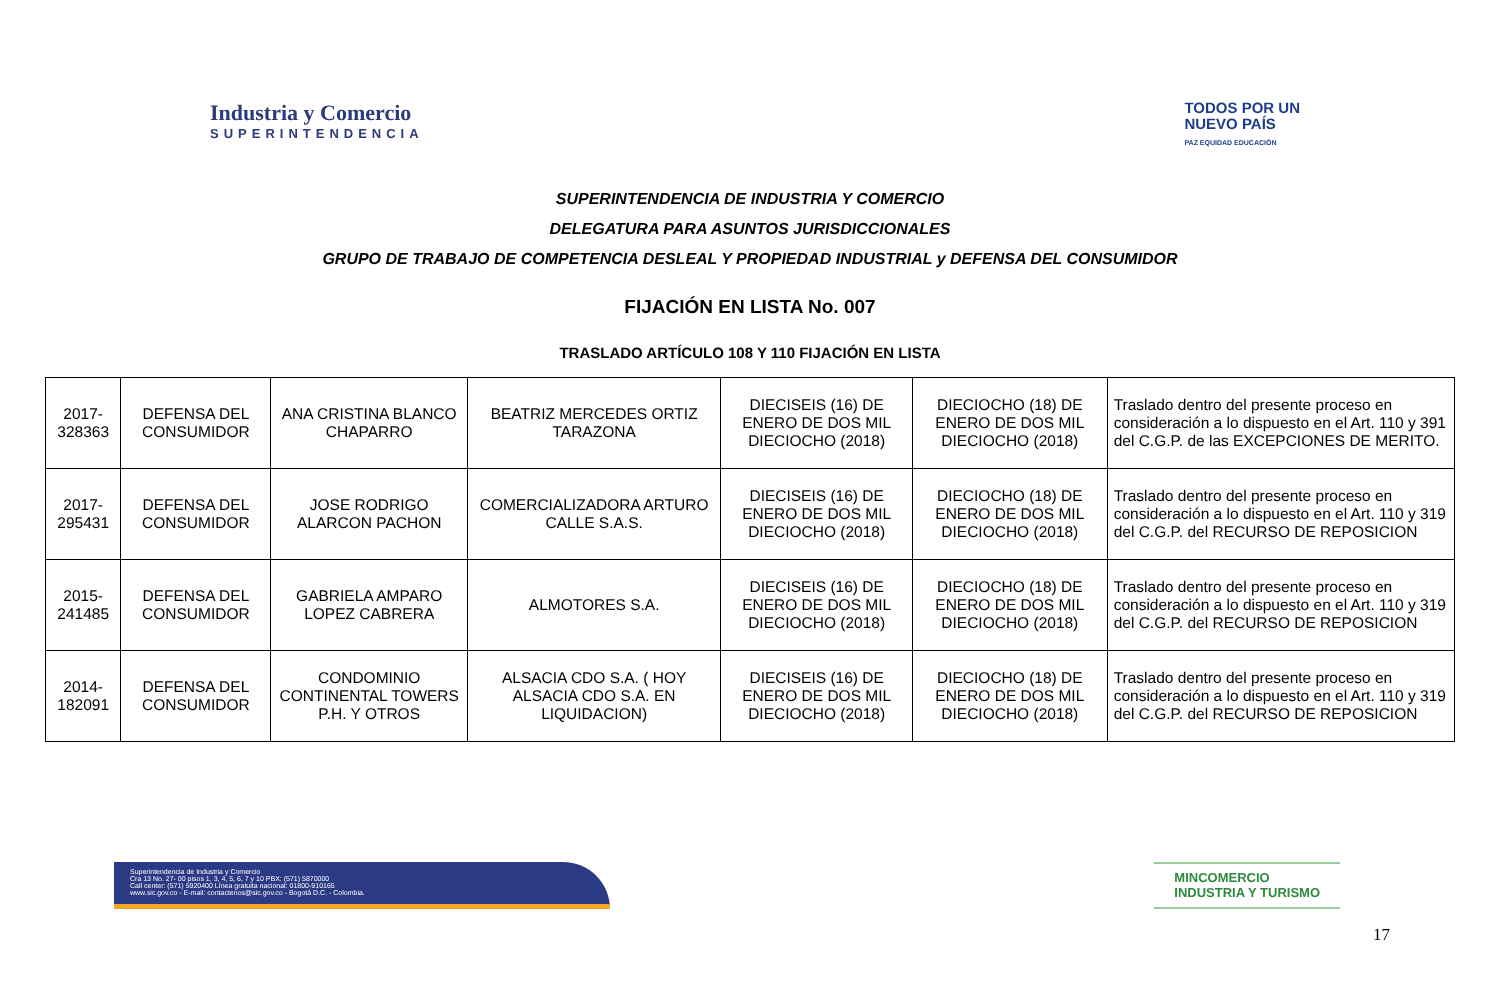Industria y Comercio
SUPERINTENDENCIA
TODOS POR UN
NUEVO PAÍS
PAZ EQUIDAD EDUCACIÓN
SUPERINTENDENCIA DE INDUSTRIA Y COMERCIO
DELEGATURA PARA ASUNTOS JURISDICCIONALES
GRUPO DE TRABAJO DE COMPETENCIA DESLEAL Y PROPIEDAD INDUSTRIAL y DEFENSA DEL CONSUMIDOR
FIJACIÓN EN LISTA No. 007
TRASLADO ARTÍCULO 108 Y 110 FIJACIÓN EN LISTA
| 2017-328363 | DEFENSA DEL CONSUMIDOR | ANA CRISTINA BLANCO CHAPARRO | BEATRIZ MERCEDES ORTIZ TARAZONA | DIECISEIS (16) DE ENERO DE DOS MIL DIECIOCHO (2018) | DIECIOCHO (18) DE ENERO DE DOS MIL DIECIOCHO (2018) | Traslado dentro del presente proceso en consideración a lo dispuesto en el Art. 110 y 391 del C.G.P. de las EXCEPCIONES DE MERITO. |
| 2017-295431 | DEFENSA DEL CONSUMIDOR | JOSE RODRIGO ALARCON PACHON | COMERCIALIZADORA ARTURO CALLE S.A.S. | DIECISEIS (16) DE ENERO DE DOS MIL DIECIOCHO (2018) | DIECIOCHO (18) DE ENERO DE DOS MIL DIECIOCHO (2018) | Traslado dentro del presente proceso en consideración a lo dispuesto en el Art. 110 y 319 del C.G.P. del RECURSO DE REPOSICION |
| 2015-241485 | DEFENSA DEL CONSUMIDOR | GABRIELA AMPARO LOPEZ CABRERA | ALMOTORES S.A. | DIECISEIS (16) DE ENERO DE DOS MIL DIECIOCHO (2018) | DIECIOCHO (18) DE ENERO DE DOS MIL DIECIOCHO (2018) | Traslado dentro del presente proceso en consideración a lo dispuesto en el Art. 110 y 319 del C.G.P. del RECURSO DE REPOSICION |
| 2014-182091 | DEFENSA DEL CONSUMIDOR | CONDOMINIO CONTINENTAL TOWERS P.H. Y OTROS | ALSACIA CDO S.A. ( HOY ALSACIA CDO S.A. EN LIQUIDACION) | DIECISEIS (16) DE ENERO DE DOS MIL DIECIOCHO (2018) | DIECIOCHO (18) DE ENERO DE DOS MIL DIECIOCHO (2018) | Traslado dentro del presente proceso en consideración a lo dispuesto en el Art. 110 y 319 del C.G.P. del RECURSO DE REPOSICION |
Superintendencia de Industria y Comercio
Cra 13 No. 27- 00 pisos 1, 3, 4, 5, 6, 7 y 10 PBX: (571) 5870000
Call center: (571) 5920400 Línea gratuita nacional: 01800-910165
www.sic.gov.co - E-mail: contactenos@sic.gov.co - Bogotá D.C. - Colombia.
MINCOMERCIO
INDUSTRIA Y TURISMO
17